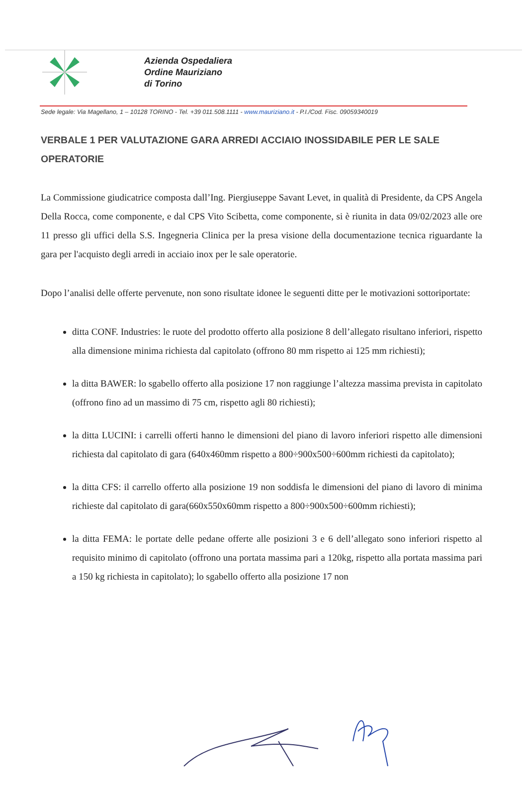Azienda Ospedaliera
Ordine Mauriziano
di Torino
Sede legale: Via Magellano, 1 – 10128 TORINO - Tel. +39 011.508.1111 - www.mauriziano.it - P.I./Cod. Fisc. 09059340019
VERBALE 1 PER VALUTAZIONE GARA ARREDI ACCIAIO INOSSIDABILE PER LE SALE OPERATORIE
La Commissione giudicatrice composta dall’Ing. Piergiuseppe Savant Levet, in qualità di Presidente, da CPS Angela Della Rocca, come componente, e dal CPS Vito Scibetta, come componente, si è riunita in data 09/02/2023 alle ore 11 presso gli uffici della S.S. Ingegneria Clinica per la presa visione della documentazione tecnica riguardante la gara per l'acquisto degli arredi in acciaio inox per le sale operatorie.
Dopo l’analisi delle offerte pervenute, non sono risultate idonee le seguenti ditte per le motivazioni sottoriportate:
ditta CONF. Industries: le ruote del prodotto offerto alla posizione 8 dell’allegato risultano inferiori, rispetto alla dimensione minima richiesta dal capitolato (offrono 80 mm rispetto ai 125 mm richiesti);
la ditta BAWER: lo sgabello offerto alla posizione 17 non raggiunge l’altezza massima prevista in capitolato (offrono fino ad un massimo di 75 cm, rispetto agli 80 richiesti);
la ditta LUCINI: i carrelli offerti hanno le dimensioni del piano di lavoro inferiori rispetto alle dimensioni richiesta dal capitolato di gara (640x460mm rispetto a 800÷900x500÷600mm richiesti da capitolato);
la ditta CFS: il carrello offerto alla posizione 19 non soddisfa le dimensioni del piano di lavoro di minima richieste dal capitolato di gara(660x550x60mm rispetto a 800÷900x500÷600mm richiesti);
la ditta FEMA: le portate delle pedane offerte alle posizioni 3 e 6 dell’allegato sono inferiori rispetto al requisito minimo di capitolato (offrono una portata massima pari a 120kg, rispetto alla portata massima pari a 150 kg richiesta in capitolato); lo sgabello offerto alla posizione 17 non